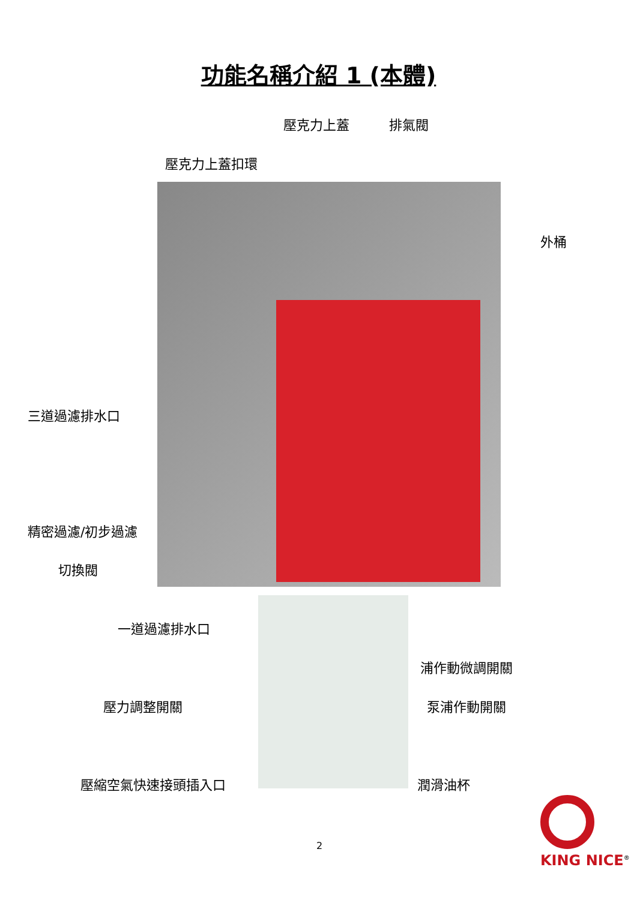功能名稱介紹 1 (本體)
壓克力上蓋 排氣閥
壓克力上蓋扣環
外桶
三道過濾排水口
精密過濾/初步過濾
切換閥
一道過濾排水口
浦作動微調開關
壓力調整開關 泵浦作動開關
壓縮空氣快速接頭插入口 潤滑油杯
2
KING NICE<sup>®</sup>